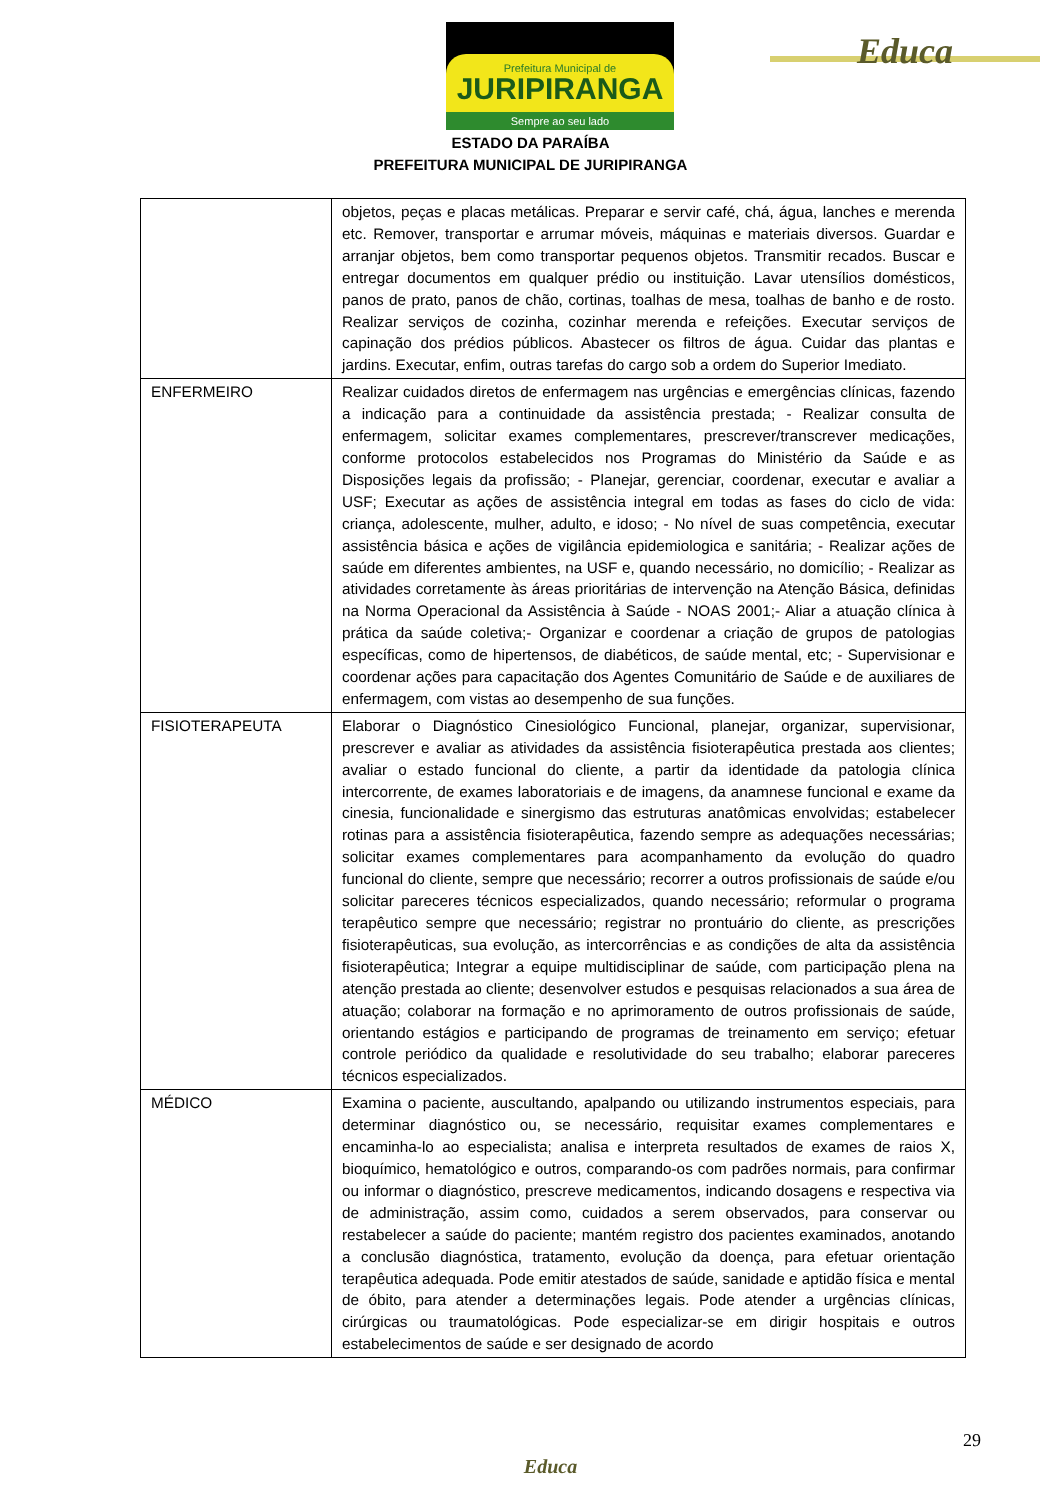Prefeitura Municipal de
JURIPIRANGA
Sempre ao seu lado
Educa
ESTADO DA PARAÍBA
PREFEITURA MUNICIPAL DE JURIPIRANGA
| | objetos, peças e placas metálicas. Preparar e servir café, chá, água, lanches e merenda etc. Remover, transportar e arrumar móveis, máquinas e materiais diversos. Guardar e arranjar objetos, bem como transportar pequenos objetos. Transmitir recados. Buscar e entregar documentos em qualquer prédio ou instituição. Lavar utensílios domésticos, panos de prato, panos de chão, cortinas, toalhas de mesa, toalhas de banho e de rosto. Realizar serviços de cozinha, cozinhar merenda e refeições. Executar serviços de capinação dos prédios públicos. Abastecer os filtros de água. Cuidar das plantas e jardins. Executar, enfim, outras tarefas do cargo sob a ordem do Superior Imediato. |
| ENFERMEIRO | Realizar cuidados diretos de enfermagem nas urgências e emergências clínicas, fazendo a indicação para a continuidade da assistência prestada; - Realizar consulta de enfermagem, solicitar exames complementares, prescrever/transcrever medicações, conforme protocolos estabelecidos nos Programas do Ministério da Saúde e as Disposições legais da profissão; - Planejar, gerenciar, coordenar, executar e avaliar a USF; Executar as ações de assistência integral em todas as fases do ciclo de vida: criança, adolescente, mulher, adulto, e idoso; - No nível de suas competência, executar assistência básica e ações de vigilância epidemiologica e sanitária; - Realizar ações de saúde em diferentes ambientes, na USF e, quando necessário, no domicílio; - Realizar as atividades corretamente às áreas prioritárias de intervenção na Atenção Básica, definidas na Norma Operacional da Assistência à Saúde - NOAS 2001;- Aliar a atuação clínica à prática da saúde coletiva;- Organizar e coordenar a criação de grupos de patologias específicas, como de hipertensos, de diabéticos, de saúde mental, etc; - Supervisionar e coordenar ações para capacitação dos Agentes Comunitário de Saúde e de auxiliares de enfermagem, com vistas ao desempenho de sua funções. |
| FISIOTERAPEUTA | Elaborar o Diagnóstico Cinesiológico Funcional, planejar, organizar, supervisionar, prescrever e avaliar as atividades da assistência fisioterapêutica prestada aos clientes; avaliar o estado funcional do cliente, a partir da identidade da patologia clínica intercorrente, de exames laboratoriais e de imagens, da anamnese funcional e exame da cinesia, funcionalidade e sinergismo das estruturas anatômicas envolvidas; estabelecer rotinas para a assistência fisioterapêutica, fazendo sempre as adequações necessárias; solicitar exames complementares para acompanhamento da evolução do quadro funcional do cliente, sempre que necessário; recorrer a outros profissionais de saúde e/ou solicitar pareceres técnicos especializados, quando necessário; reformular o programa terapêutico sempre que necessário; registrar no prontuário do cliente, as prescrições fisioterapêuticas, sua evolução, as intercorrências e as condições de alta da assistência fisioterapêutica; Integrar a equipe multidisciplinar de saúde, com participação plena na atenção prestada ao cliente; desenvolver estudos e pesquisas relacionados a sua área de atuação; colaborar na formação e no aprimoramento de outros profissionais de saúde, orientando estágios e participando de programas de treinamento em serviço; efetuar controle periódico da qualidade e resolutividade do seu trabalho; elaborar pareceres técnicos especializados. |
| MÉDICO | Examina o paciente, auscultando, apalpando ou utilizando instrumentos especiais, para determinar diagnóstico ou, se necessário, requisitar exames complementares e encaminha-lo ao especialista; analisa e interpreta resultados de exames de raios X, bioquímico, hematológico e outros, comparando-os com padrões normais, para confirmar ou informar o diagnóstico, prescreve medicamentos, indicando dosagens e respectiva via de administração, assim como, cuidados a serem observados, para conservar ou restabelecer a saúde do paciente; mantém registro dos pacientes examinados, anotando a conclusão diagnóstica, tratamento, evolução da doença, para efetuar orientação terapêutica adequada. Pode emitir atestados de saúde, sanidade e aptidão física e mental de óbito, para atender a determinações legais. Pode atender a urgências clínicas, cirúrgicas ou traumatológicas. Pode especializar-se em dirigir hospitais e outros estabelecimentos de saúde e ser designado de acordo |
29
Educa